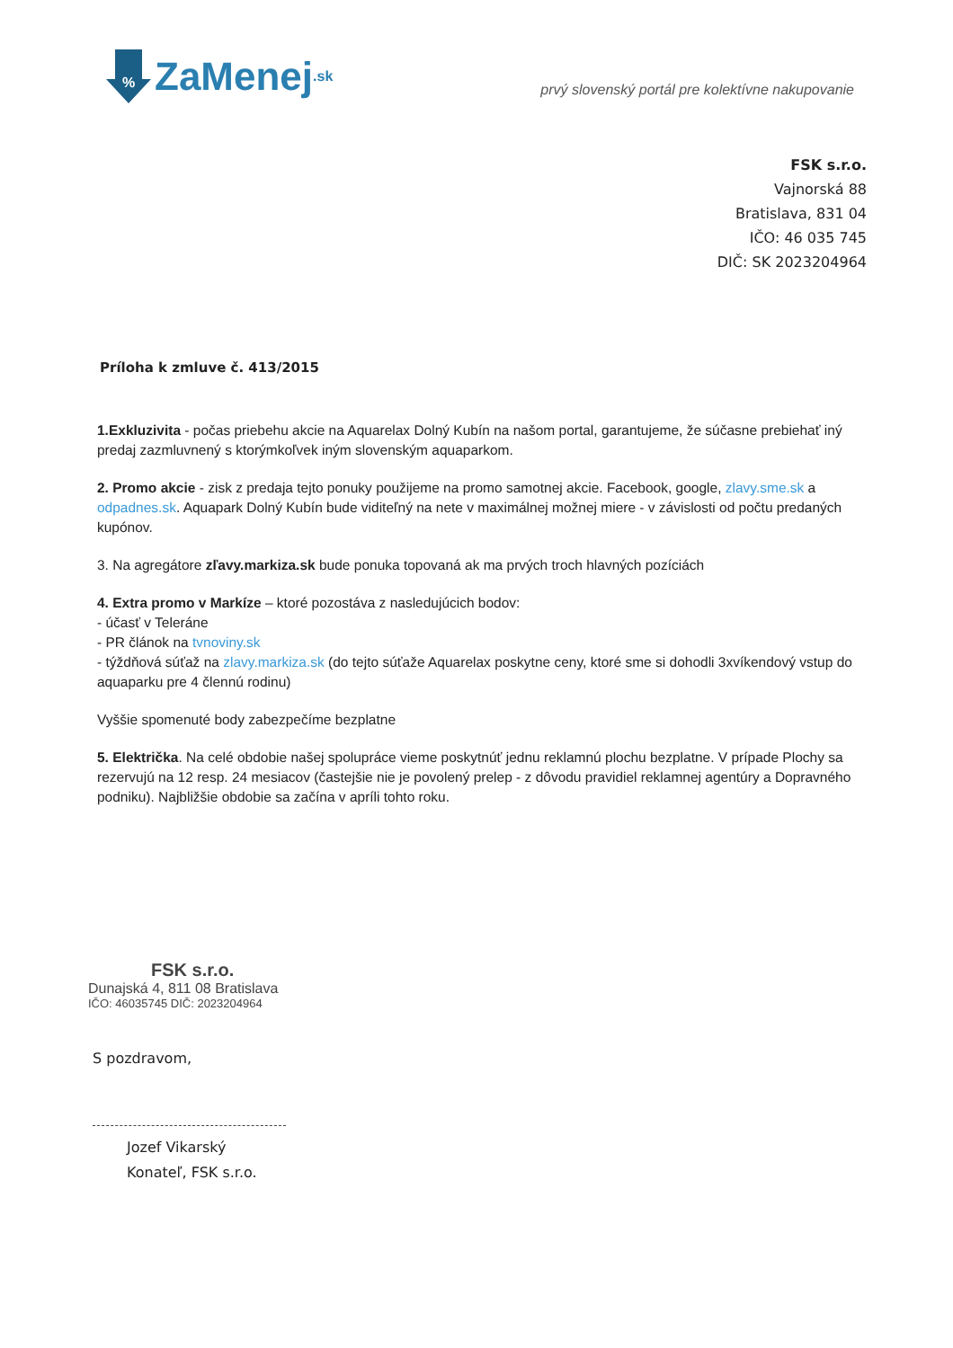%
ZaMenej.sk
prvý slovenský portál pre kolektívne nakupovanie
FSK s.r.o.
Vajnorská 88
Bratislava, 831 04
IČO: 46 035 745
DIČ: SK 2023204964
Príloha k zmluve č. 413/2015
1.Exkluzivita - počas priebehu akcie na Aquarelax Dolný Kubín na našom portal, garantujeme, že súčasne prebiehať iný predaj zazmluvnený s ktorýmkoľvek iným slovenským aquaparkom.
2. Promo akcie - zisk z predaja tejto ponuky použijeme na promo samotnej akcie. Facebook, google, zlavy.sme.sk a odpadnes.sk. Aquapark Dolný Kubín bude viditeľný na nete v maximálnej možnej miere - v závislosti od počtu predaných kupónov.
3. Na agregátore zľavy.markiza.sk bude ponuka topovaná ak ma prvých troch hlavných pozíciách
4. Extra promo v Markíze – ktoré pozostáva z nasledujúcich bodov:
- účasť v Teleráne
- PR článok na tvnoviny.sk
- týždňová súťaž na zlavy.markiza.sk (do tejto súťaže Aquarelax poskytne ceny, ktoré sme si dohodli 3xvíkendový vstup do aquaparku pre 4 člennú rodinu)
Vyššie spomenuté body zabezpečíme bezplatne
5. Električka. Na celé obdobie našej spolupráce vieme poskytnúť jednu reklamnú plochu bezplatne. V prípade Plochy sa rezervujú na 12 resp. 24 mesiacov (častejšie nie je povolený prelep - z dôvodu pravidiel reklamnej agentúry a Dopravného podniku). Najbližšie obdobie sa začína v apríli tohto roku.
FSK s.r.o.
Dunajská 4, 811 08 Bratislava
IČO: 46035745 DIČ: 2023204964
S pozdravom,
Jozef Vikarský
Konateľ, FSK s.r.o.